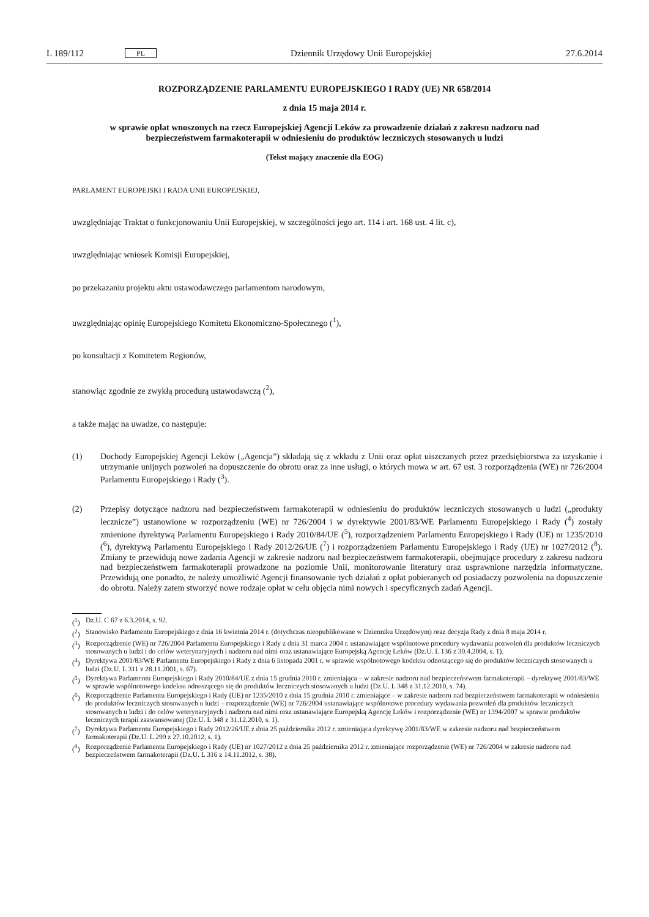L 189/112 PL Dziennik Urzędowy Unii Europejskiej 27.6.2014
ROZPORZĄDZENIE PARLAMENTU EUROPEJSKIEGO I RADY (UE) NR 658/2014
z dnia 15 maja 2014 r.
w sprawie opłat wnoszonych na rzecz Europejskiej Agencji Leków za prowadzenie działań z zakresu nadzoru nad bezpieczeństwem farmakoterapii w odniesieniu do produktów leczniczych stosowanych u ludzi
(Tekst mający znaczenie dla EOG)
PARLAMENT EUROPEJSKI I RADA UNII EUROPEJSKIEJ,
uwzględniając Traktat o funkcjonowaniu Unii Europejskiej, w szczególności jego art. 114 i art. 168 ust. 4 lit. c),
uwzględniając wniosek Komisji Europejskiej,
po przekazaniu projektu aktu ustawodawczego parlamentom narodowym,
uwzględniając opinię Europejskiego Komitetu Ekonomiczno-Społecznego (<sup>1</sup>),
po konsultacji z Komitetem Regionów,
stanowiąc zgodnie ze zwykłą procedurą ustawodawczą (<sup>2</sup>),
a także mając na uwadze, co następuje:
(1) Dochody Europejskiej Agencji Leków („Agencja”) składają się z wkładu z Unii oraz opłat uiszczanych przez przedsiębiorstwa za uzyskanie i utrzymanie unijnych pozwoleń na dopuszczenie do obrotu oraz za inne usługi, o których mowa w art. 67 ust. 3 rozporządzenia (WE) nr 726/2004 Parlamentu Europejskiego i Rady (<sup>3</sup>).
(2) Przepisy dotyczące nadzoru nad bezpieczeństwem farmakoterapii w odniesieniu do produktów leczniczych stosowanych u ludzi („produkty lecznicze”) ustanowione w rozporządzeniu (WE) nr 726/2004 i w dyrektywie 2001/83/WE Parlamentu Europejskiego i Rady (<sup>4</sup>) zostały zmienione dyrektywą Parlamentu Europejskiego i Rady 2010/84/UE (<sup>5</sup>), rozporządzeniem Parlamentu Europejskiego i Rady (UE) nr 1235/2010 (<sup>6</sup>), dyrektywą Parlamentu Europejskiego i Rady 2012/26/UE (<sup>7</sup>) i rozporządzeniem Parlamentu Europejskiego i Rady (UE) nr 1027/2012 (<sup>8</sup>). Zmiany te przewidują nowe zadania Agencji w zakresie nadzoru nad bezpieczeństwem farmakoterapii, obejmujące procedury z zakresu nadzoru nad bezpieczeństwem farmakoterapii prowadzone na poziomie Unii, monitorowanie literatury oraz usprawnione narzędzia informatyczne. Przewidują one ponadto, że należy umożliwić Agencji finansowanie tych działań z opłat pobieranych od posiadaczy pozwolenia na dopuszczenie do obrotu. Należy zatem stworzyć nowe rodzaje opłat w celu objęcia nimi nowych i specyficznych zadań Agencji.
(<sup>1</sup>) Dz.U. C 67 z 6.3.2014, s. 92.
(<sup>2</sup>) Stanowisko Parlamentu Europejskiego z dnia 16 kwietnia 2014 r. (dotychczas nieopublikowane w Dzienniku Urzędowym) oraz decyzja Rady z dnia 8 maja 2014 r.
(<sup>3</sup>) Rozporządzenie (WE) nr 726/2004 Parlamentu Europejskiego i Rady z dnia 31 marca 2004 r. ustanawiające wspólnotowe procedury wydawania pozwoleń dla produktów leczniczych stosowanych u ludzi i do celów weterynaryjnych i nadzoru nad nimi oraz ustanawiające Europejską Agencję Leków (Dz.U. L 136 z 30.4.2004, s. 1).
(<sup>4</sup>) Dyrektywa 2001/83/WE Parlamentu Europejskiego i Rady z dnia 6 listopada 2001 r. w sprawie wspólnotowego kodeksu odnoszącego się do produktów leczniczych stosowanych u ludzi (Dz.U. L 311 z 28.11.2001, s. 67).
(<sup>5</sup>) Dyrektywa Parlamentu Europejskiego i Rady 2010/84/UE z dnia 15 grudnia 2010 r. zmieniająca – w zakresie nadzoru nad bezpieczeństwem farmakoterapii – dyrektywę 2001/83/WE w sprawie wspólnotowego kodeksu odnoszącego się do produktów leczniczych stosowanych u ludzi (Dz.U. L 348 z 31.12.2010, s. 74).
(<sup>6</sup>) Rozporządzenie Parlamentu Europejskiego i Rady (UE) nr 1235/2010 z dnia 15 grudnia 2010 r. zmieniające – w zakresie nadzoru nad bezpieczeństwem farmakoterapii w odniesieniu do produktów leczniczych stosowanych u ludzi – rozporządzenie (WE) nr 726/2004 ustanawiające wspólnotowe procedury wydawania pozwoleń dla produktów leczniczych stosowanych u ludzi i do celów weterynaryjnych i nadzoru nad nimi oraz ustanawiające Europejską Agencję Leków i rozporządzenie (WE) nr 1394/2007 w sprawie produktów leczniczych terapii zaawansowanej (Dz.U. L 348 z 31.12.2010, s. 1).
(<sup>7</sup>) Dyrektywa Parlamentu Europejskiego i Rady 2012/26/UE z dnia 25 października 2012 r. zmieniająca dyrektywę 2001/83/WE w zakresie nadzoru nad bezpieczeństwem farmakoterapii (Dz.U. L 299 z 27.10.2012, s. 1).
(<sup>8</sup>) Rozporządzenie Parlamentu Europejskiego i Rady (UE) nr 1027/2012 z dnia 25 października 2012 r. zmieniające rozporządzenie (WE) nr 726/2004 w zakresie nadzoru nad bezpieczeństwem farmakoterapii (Dz.U. L 316 z 14.11.2012, s. 38).